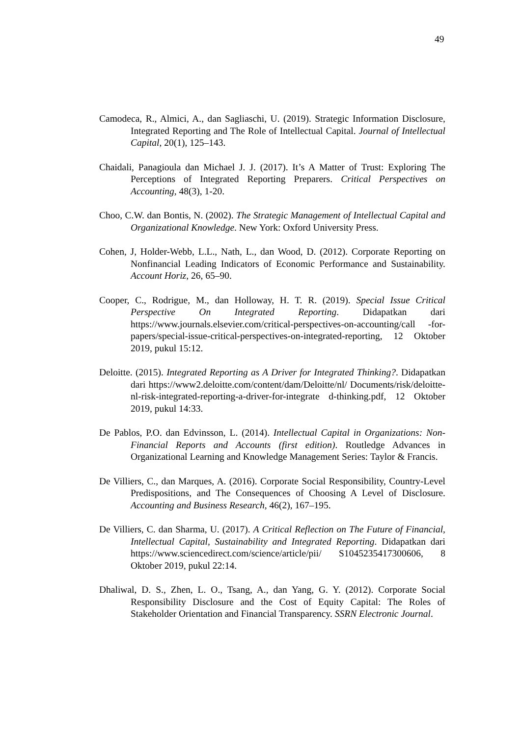49
Camodeca, R., Almici, A., dan Sagliaschi, U. (2019). Strategic Information Disclosure, Integrated Reporting and The Role of Intellectual Capital. Journal of Intellectual Capital, 20(1), 125–143.
Chaidali, Panagioula dan Michael J. J. (2017). It’s A Matter of Trust: Exploring The Perceptions of Integrated Reporting Preparers. Critical Perspectives on Accounting, 48(3), 1-20.
Choo, C.W. dan Bontis, N. (2002). The Strategic Management of Intellectual Capital and Organizational Knowledge. New York: Oxford University Press.
Cohen, J, Holder-Webb, L.L., Nath, L., dan Wood, D. (2012). Corporate Reporting on Nonfinancial Leading Indicators of Economic Performance and Sustainability. Account Horiz, 26, 65–90.
Cooper, C., Rodrigue, M., dan Holloway, H. T. R. (2019). Special Issue Critical Perspective On Integrated Reporting. Didapatkan dari https://www.journals.elsevier.com/critical-perspectives-on-accounting/call -for-papers/special-issue-critical-perspectives-on-integrated-reporting, 12 Oktober 2019, pukul 15:12.
Deloitte. (2015). Integrated Reporting as A Driver for Integrated Thinking?. Didapatkan dari https://www2.deloitte.com/content/dam/Deloitte/nl/ Documents/risk/deloitte-nl-risk-integrated-reporting-a-driver-for-integrate d-thinking.pdf, 12 Oktober 2019, pukul 14:33.
De Pablos, P.O. dan Edvinsson, L. (2014). Intellectual Capital in Organizations: Non-Financial Reports and Accounts (first edition). Routledge Advances in Organizational Learning and Knowledge Management Series: Taylor & Francis.
De Villiers, C., dan Marques, A. (2016). Corporate Social Responsibility, Country-Level Predispositions, and The Consequences of Choosing A Level of Disclosure. Accounting and Business Research, 46(2), 167–195.
De Villiers, C. dan Sharma, U. (2017). A Critical Reflection on The Future of Financial, Intellectual Capital, Sustainability and Integrated Reporting. Didapatkan dari https://www.sciencedirect.com/science/article/pii/ S1045235417300606, 8 Oktober 2019, pukul 22:14.
Dhaliwal, D. S., Zhen, L. O., Tsang, A., dan Yang, G. Y. (2012). Corporate Social Responsibility Disclosure and the Cost of Equity Capital: The Roles of Stakeholder Orientation and Financial Transparency. SSRN Electronic Journal.